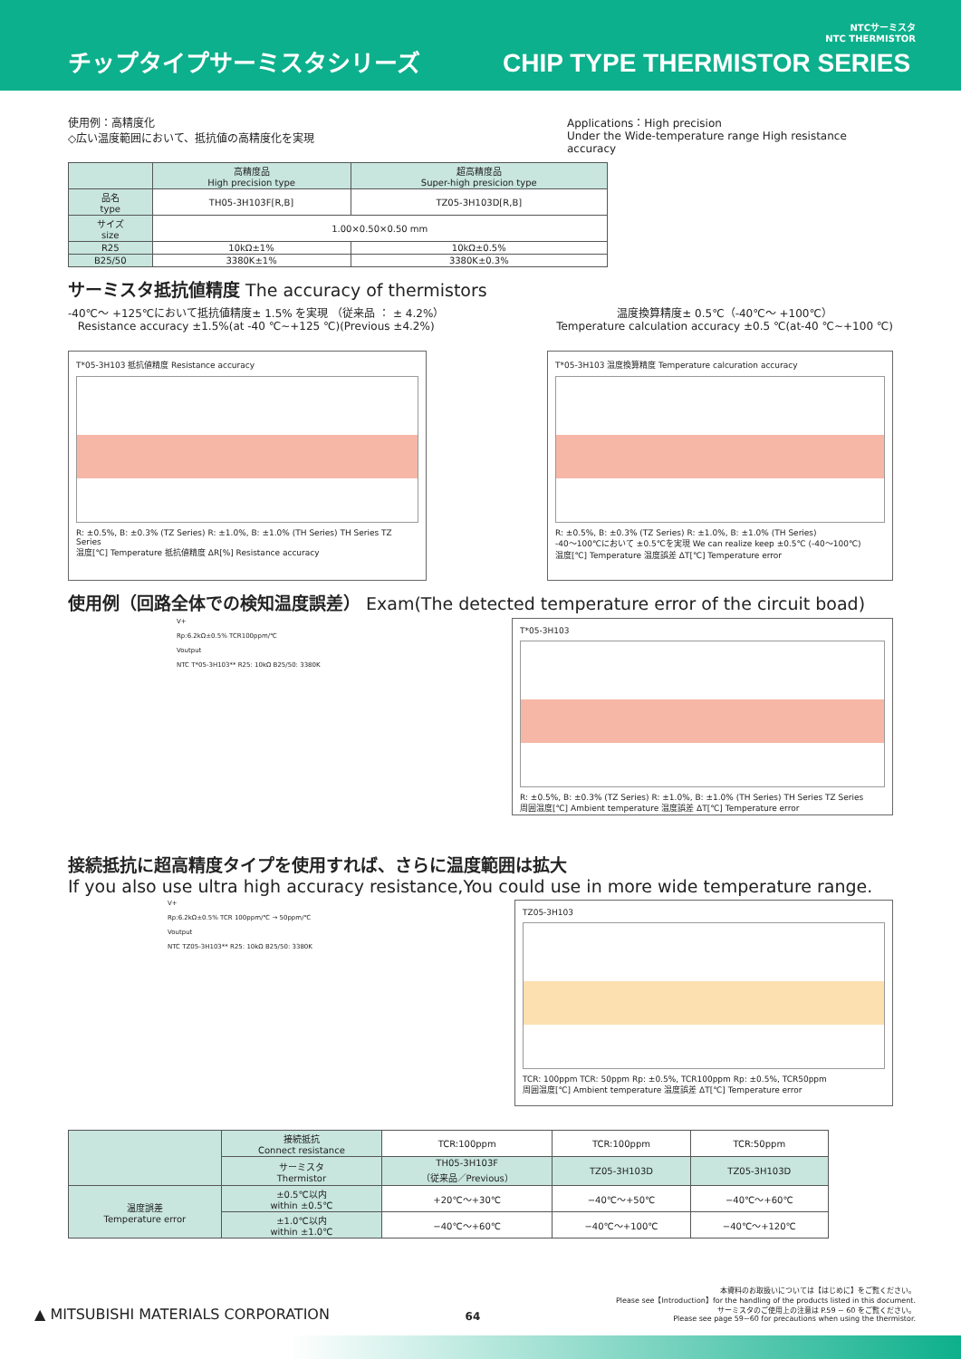チップタイプサーミスタシリーズ
CHIP TYPE THERMISTOR SERIES
NTCサーミスタ
NTC THERMISTOR
使用例：高精度化
◇広い温度範囲において、抵抗値の高精度化を実現
Applications：High precision
Under the Wide-temperature range High resistance accuracy
| | 高精度品 High precision type | 超高精度品 Super-high presicion type |
| --- | --- | --- |
| 品名 type | TH05-3H103F[R,B] | TZ05-3H103D[R,B] |
| サイズ size | 1.00×0.50×0.50 mm | |
| R25 | 10kΩ±1% | 10kΩ±0.5% |
| B25/50 | 3380K±1% | 3380K±0.3% |
サーミスタ抵抗値精度 The accuracy of thermistors
-40℃～ +125℃において抵抗値精度± 1.5% を実現 （従来品 ： ± 4.2%）
Resistance accuracy ±1.5%(at -40 ℃~+125 ℃)(Previous ±4.2%)
温度換算精度± 0.5℃（-40℃～ +100℃）
Temperature calculation accuracy ±0.5 ℃(at-40 ℃~+100 ℃)
T*05-3H103 抵抗値精度 Resistance accuracy
R: ±0.5%, B: ±0.3% (TZ Series) R: ±1.0%, B: ±1.0% (TH Series) TH Series TZ Series
温度[℃] Temperature 抵抗値精度 ΔR[%] Resistance accuracy
T*05-3H103 温度換算精度 Temperature calcuration accuracy
R: ±0.5%, B: ±0.3% (TZ Series) R: ±1.0%, B: ±1.0% (TH Series)
-40～100℃において ±0.5℃を実現 We can realize keep ±0.5℃ (-40～100℃)
温度[℃] Temperature 温度誤差 ΔT[℃] Temperature error
使用例（回路全体での検知温度誤差） Exam(The detected temperature error of the circuit boad)
V+
Rp:6.2kΩ±0.5% TCR100ppm/℃
Voutput
NTC T*05-3H103** R25: 10kΩ B25/50: 3380K
T*05-3H103
R: ±0.5%, B: ±0.3% (TZ Series) R: ±1.0%, B: ±1.0% (TH Series) TH Series TZ Series
周囲温度[℃] Ambient temperature 温度誤差 ΔT[℃] Temperature error
接続抵抗に超高精度タイプを使用すれば、さらに温度範囲は拡大
If you also use ultra high accuracy resistance,You could use in more wide temperature range.
V+
Rp:6.2kΩ±0.5% TCR 100ppm/℃ → 50ppm/℃
Voutput
NTC TZ05-3H103** R25: 10kΩ B25/50: 3380K
TZ05-3H103
TCR: 100ppm TCR: 50ppm Rp: ±0.5%, TCR100ppm Rp: ±0.5%, TCR50ppm
周囲温度[℃] Ambient temperature 温度誤差 ΔT[℃] Temperature error
| | 接続抵抗 Connect resistance | TCR:100ppm | TCR:100ppm | TCR:50ppm |
| | サーミスタ Thermistor | TH05-3H103F （従来品／Previous） | TZ05-3H103D | TZ05-3H103D |
| 温度誤差 Temperature error | ±0.5℃以内 within ±0.5℃ | +20℃～+30℃ | −40℃～+50℃ | −40℃～+60℃ |
| | ±1.0℃以内 within ±1.0℃ | −40℃～+60℃ | −40℃～+100℃ | −40℃～+120℃ |
▲ MITSUBISHI MATERIALS CORPORATION
64
本資料のお取扱いについては【はじめに】をご覧ください。
Please see【Introduction】for the handling of the products listed in this document.
サーミスタのご使用上の注意は P.59 ~ 60 をご覧ください。
Please see page 59~60 for precautions when using the thermistor.